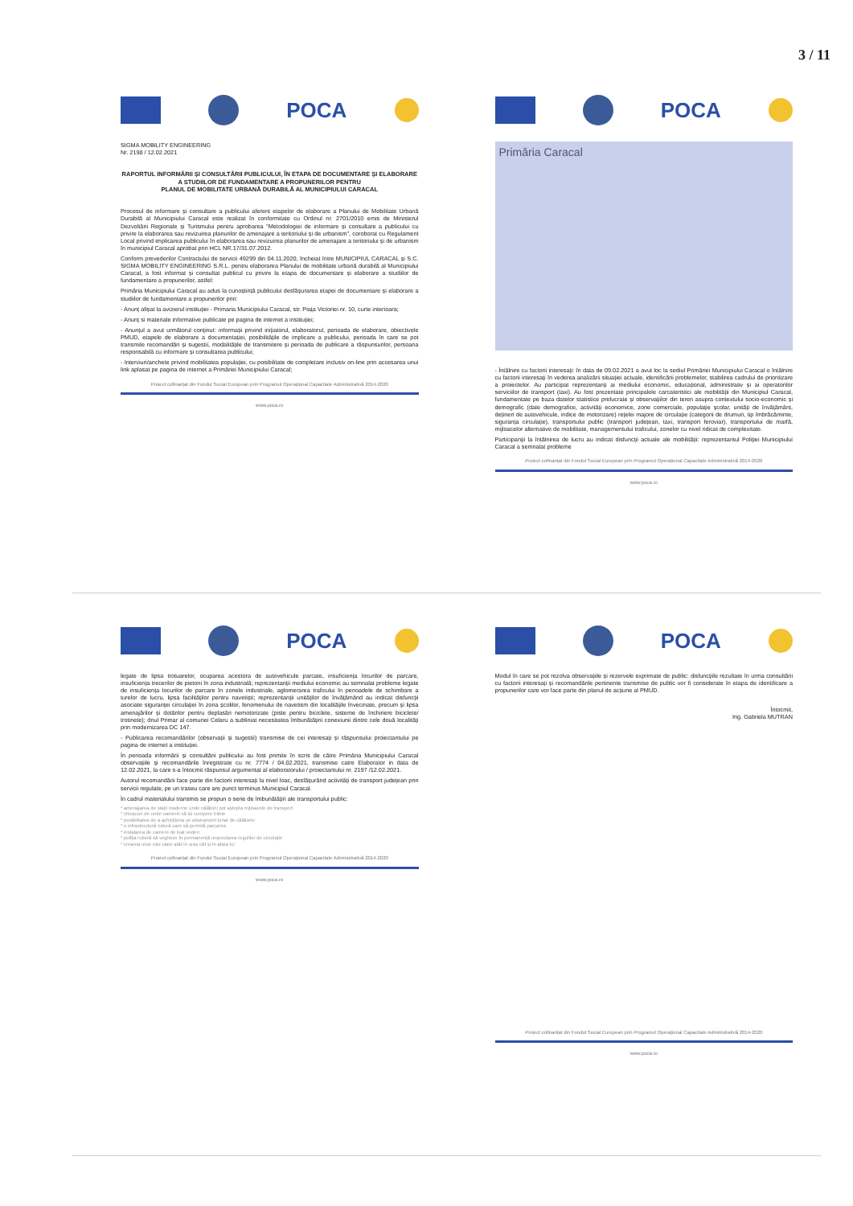3 / 11
POCA
SIGMA MOBILITY ENGINEERING
Nr. 2198 / 12.02.2021
RAPORTUL INFORMĂRII ȘI CONSULTĂRII PUBLICULUI, ÎN ETAPA DE DOCUMENTARE ȘI ELABORARE A STUDIILOR DE FUNDAMENTARE A PROPUNERILOR PENTRU
PLANUL DE MOBILITATE URBANĂ DURABILĂ AL MUNICIPIULUI CARACAL
Procesul de informare și consultare a publicului aferent etapelor de elaborare a Planului de Mobilitate Urbană Durabilă al Municipiului Caracal este realizat în conformitate cu Ordinul nr. 2701/2010 emis de Ministerul Dezvoltării Regionale și Turismului pentru aprobarea "Metodologiei de informare și consultare a publicului cu privire la elaborarea sau revizuirea planurilor de amenajare a teritoriului și de urbanism", coroborat cu Regulament Local privind implicarea publicului în elaborarea sau revizuirea planurilor de amenajare a teritoriului și de urbanism în municipiul Caracal aprobat prin HCL NR.17/31.07.2012.
Conform prevederilor Contractului de servicii 49299 din 04.11.2020, încheiat între MUNICIPIUL CARACAL și S.C. SIGMA MOBILITY ENGINEERING S.R.L. pentru elaborarea Planului de mobilitate urbană durabilă al Municipiului Caracal, a fost informat și consultat publicul cu privire la etapa de documentare și elaborare a studiilor de fundamentare a propunerilor, astfel:
Primăria Municipiului Caracal au adus la cunoștință publicului desfășurarea etapei de documentare și elaborare a studiilor de fundamentare a propunerilor prin:
- Anunț afișat la avizierul instituției - Primaria Municipiului Caracal, str. Piața Victoriei nr. 10, curte interioara;
- Anunț si materiale informative publicate pe pagina de internet a instituției;
- Anunțul a avut următorul conținut: informații privind inițiatorul, elaboratorul, perioada de elaborare, obiectivele PMUD, etapele de elaborare a documentației, posibilitățile de implicare a publicului, perioada în care se pot transmite recomandări și sugestii, modalitățile de transmitere și perioada de publicare a răspunsurilor, persoana responsabilă cu informare și consultarea publicului;
- Interviuri/anchete privind mobilitatea populației, cu posibilitate de completare inclusiv on-line prin accesarea unui link aplasat pe pagina de internet a Primăriei Municipiului Caracal;
Proiect cofinanțat din Fondul Social European prin Programul Operațional Capacitate Administrativă 2014-2020
www.poca.ro
POCA
Primăria Caracal
- Întâlnire cu factorii interesați: în data de 09.02.2021 a avut loc la sediul Primăriei Municipiului Caracal o întâlnire cu factorii interesați în vederea analizării situației actuale, identificării problemelor, stabilirea cadrului de prioritizare a proiectelor. Au participat reprezentanți ai mediului economic, educațional, administrativ și ai operatorilor serviciilor de transport (taxi). Au fost prezentate principalele carcateristici ale mobilității din Municipiul Caracal, fundamentate pe baza datelor statistice prelucrate și observațiilor din teren asupra contextului socio-economic și demografic (date demografice, activități economice, zone comerciale, populație școlar, unități de învățământ, dețineri de autovehicule, indice de motorizare) rețelei majore de circulație (categorii de drumuri, tip îmbrăcăminte, siguranța circulație), transportului public (transport județean, taxi, transport feroviar), transportului de marfă, mijloacelor alternative de mobilitate, managementului traficului, zonelor cu nivel ridicat de complexitate.
Participanții la întâlnirea de lucru au indicat disfuncții actuale ale mobilității: reprezentantul Poliției Municipiului Caracal a semnalat probleme
Proiect cofinanțat din Fondul Social European prin Programul Operațional Capacitate Administrativă 2014-2020
www.poca.ro
POCA
legate de lipsa trotuarelor, ocuparea acestora de autovehicule parcate, insuficiența locurilor de parcare, insuficiența trecerilor de pietoni în zona industrială; reprezentanții mediului economic au semnalat probleme legate de insuficiența locurilor de parcare în zonele industriale, aglomerarea traficului în perioadele de schimbare a turelor de lucru, lipsa facilităților pentru navetiști; reprezentanții unităților de învățămând au indicat disfuncții asociate siguranței circulației în zona școlilor, fenomenului de navetism din localitățile învecinate, precum și lipsa amenajărilor și dotărilor pentru deplasări nemotorizate (piste pentru biciclete, sisteme de închiriere biciclete/ trotinete); dnul Primar al comunei Celaru a subliniat necesitatea îmbunătățirii conexiunii dintre cele două localități prin modernizarea DC 147.
- Publicarea recomandărilor (observații și sugestii) transmise de cei interesați și răspunsului proiectantului pe pagina de internet a instituției.
În perioada informării și consultării publicului au fost primite în scris de către Primăria Municipiului Caracal observațiile și recomandările înregistrate cu nr. 7774 / 04.02.2021, transmise catre Elaborator in data de 12.02.2021, la care s-a întocmit răspunsul argumentat al elaboratorului / proiectantului nr. 2197 /12.02.2021.
Autorul recomandării face parte din factorii interesați la nivel loac, desfășurând activități de transport județean prin servicii regulate, pe un traseu care are punct terminus Municipiul Caracal.
În cadrul materialului transmis se propun o serie de îmbunătățiri ale transportului public:
* amenajarea de stații moderne unde călătorii pot aștepta mijloacele de transport
* chioșcuri de unde oamenii să își cumpere bilete
* posibilitatea de a achiziționa un abonament lunar de călătorie
* o infrastructură rutieră care să permită parcarea
* instalarea de camere de luat vederi
* poliția rutieră să vegheze în permanență respectarea regulilor de circulație
* crearea unor rute clare atât în oraș cât și în afara lui
Proiect cofinanțat din Fondul Social European prin Programul Operațional Capacitate Administrativă 2014-2020
www.poca.ro
POCA
Modul în care se pot rezolva observațiile și rezervele exprimate de public: disfuncțiile rezultate în urma consultării cu factorii interesați și recomandările pertinente transmise de public vor fi considerate în etapa de identificare a propunerilor care vor face parte din planul de acțiune al PMUD.
Întocmit,
Ing. Gabriela MUTRAN
Proiect cofinanțat din Fondul Social European prin Programul Operațional Capacitate Administrativă 2014-2020
www.poca.ro